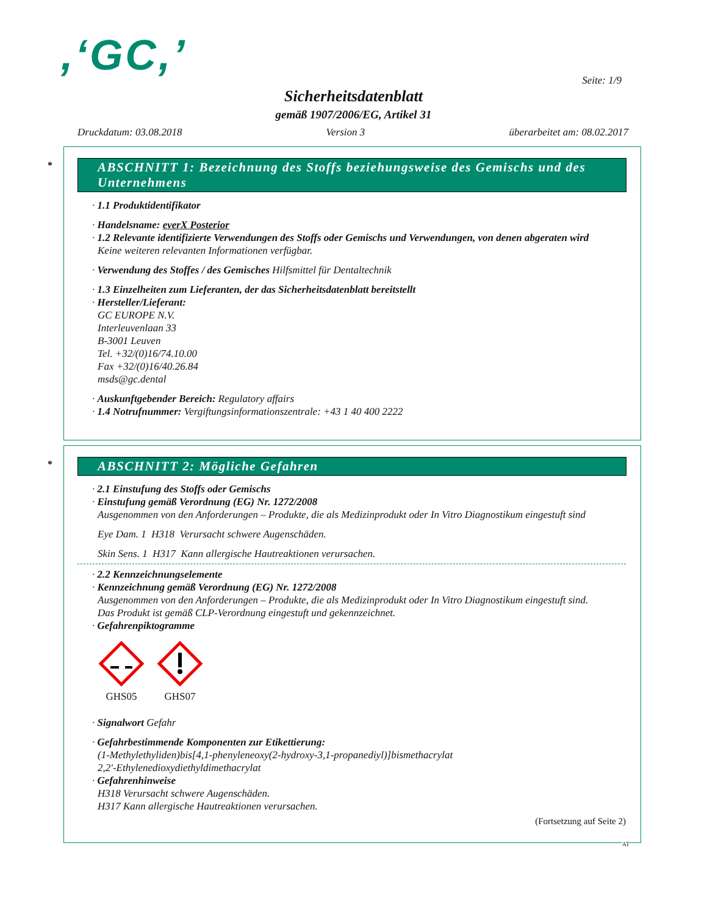,‘GC,’ Seite: 1/9
Sicherheitsdatenblatt
gemäß 1907/2006/EG, Artikel 31
Druckdatum: 03.08.2018 Version 3 überarbeitet am: 08.02.2017
* ABSCHNITT 1: Bezeichnung des Stoffs beziehungsweise des Gemischs und des Unternehmens
· 1.1 Produktidentifikator
· Handelsname: everX Posterior
· 1.2 Relevante identifizierte Verwendungen des Stoffs oder Gemischs und Verwendungen, von denen abgeraten wird
Keine weiteren relevanten Informationen verfügbar.
· Verwendung des Stoffes / des Gemisches Hilfsmittel für Dentaltechnik
· 1.3 Einzelheiten zum Lieferanten, der das Sicherheitsdatenblatt bereitstellt
· Hersteller/Lieferant:
GC EUROPE N.V.
Interleuvenlaan 33
B-3001 Leuven
Tel. +32/(0)16/74.10.00
Fax +32/(0)16/40.26.84
msds@gc.dental
· Auskunftgebender Bereich: Regulatory affairs
· 1.4 Notrufnummer: Vergiftungsinformationszentrale: +43 1 40 400 2222
* ABSCHNITT 2: Mögliche Gefahren
· 2.1 Einstufung des Stoffs oder Gemischs
· Einstufung gemäß Verordnung (EG) Nr. 1272/2008
Ausgenommen von den Anforderungen – Produkte, die als Medizinprodukt oder In Vitro Diagnostikum eingestuft sind
Eye Dam. 1 H318 Verursacht schwere Augenschäden.
Skin Sens. 1 H317 Kann allergische Hautreaktionen verursachen.
· 2.2 Kennzeichnungselemente
· Kennzeichnung gemäß Verordnung (EG) Nr. 1272/2008
Ausgenommen von den Anforderungen – Produkte, die als Medizinprodukt oder In Vitro Diagnostikum eingestuft sind.
Das Produkt ist gemäß CLP-Verordnung eingestuft und gekennzeichnet.
· Gefahrenpiktogramme
GHS05
GHS07
· Signalwort Gefahr
· Gefahrbestimmende Komponenten zur Etikettierung:
(1-Methylethyliden)bis[4,1-phenyleneoxy(2-hydroxy-3,1-propanediyl)]bismethacrylat
2,2'-Ethylenedioxydiethyldimethacrylat
· Gefahrenhinweise
H318 Verursacht schwere Augenschäden.
H317 Kann allergische Hautreaktionen verursachen.
(Fortsetzung auf Seite 2)
AT